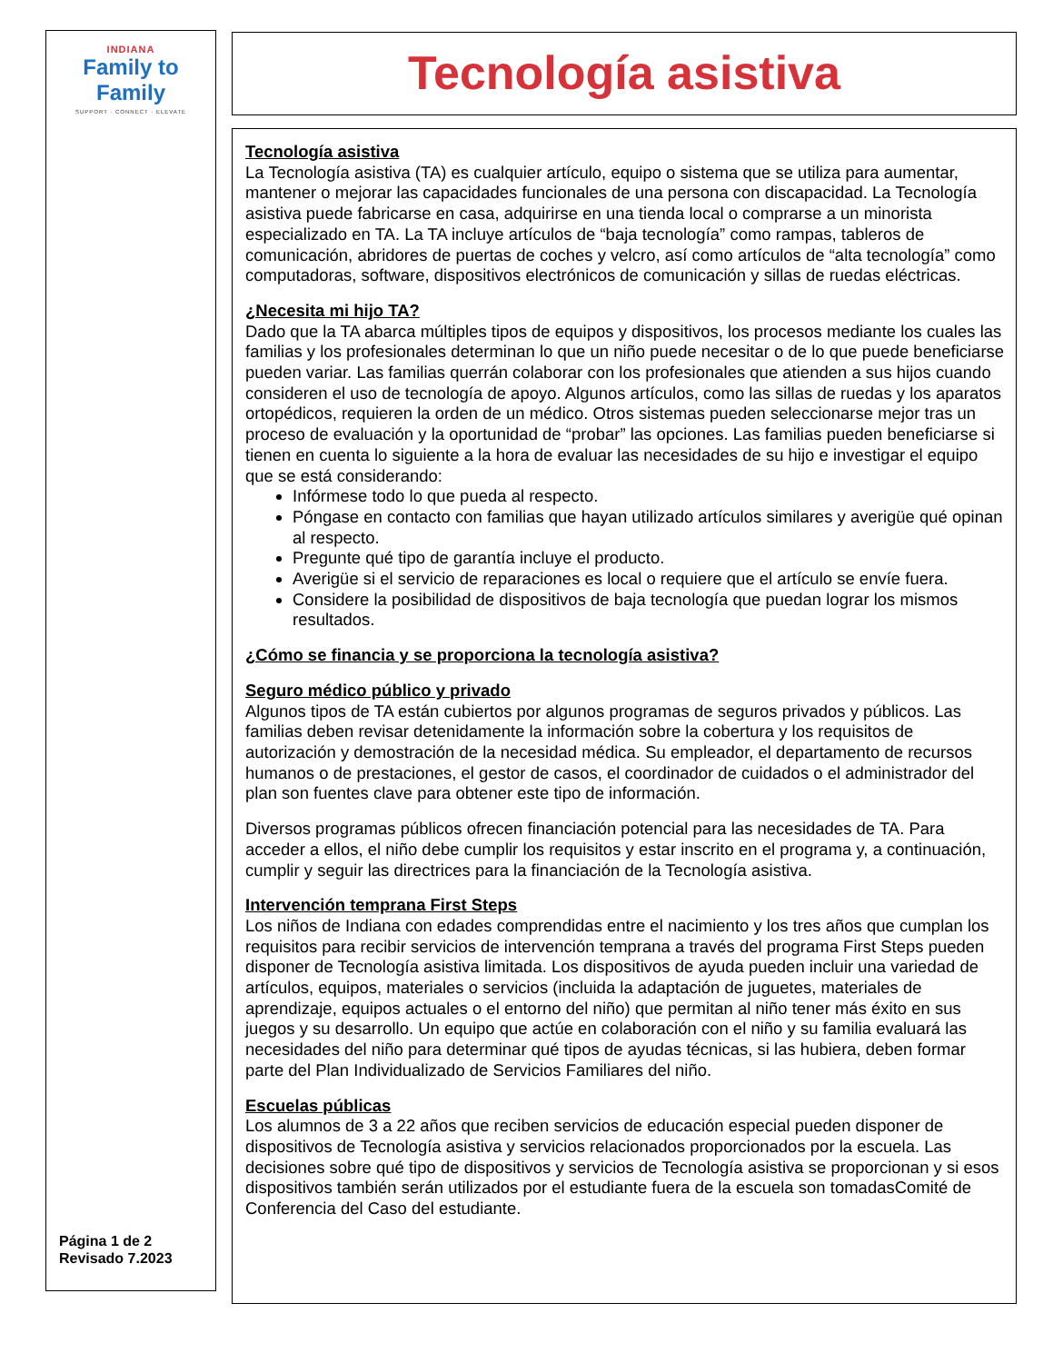INDIANA
Family to Family
SUPPORT · CONNECT · ELEVATE
Página 1 de 2
Revisado 7.2023
Tecnología asistiva
Tecnología asistiva
La Tecnología asistiva (TA) es cualquier artículo, equipo o sistema que se utiliza para aumentar, mantener o mejorar las capacidades funcionales de una persona con discapacidad. La Tecnología asistiva puede fabricarse en casa, adquirirse en una tienda local o comprarse a un minorista especializado en TA. La TA incluye artículos de “baja tecnología” como rampas, tableros de comunicación, abridores de puertas de coches y velcro, así como artículos de “alta tecnología” como computadoras, software, dispositivos electrónicos de comunicación y sillas de ruedas eléctricas.
¿Necesita mi hijo TA?
Dado que la TA abarca múltiples tipos de equipos y dispositivos, los procesos mediante los cuales las familias y los profesionales determinan lo que un niño puede necesitar o de lo que puede beneficiarse pueden variar. Las familias querrán colaborar con los profesionales que atienden a sus hijos cuando consideren el uso de tecnología de apoyo. Algunos artículos, como las sillas de ruedas y los aparatos ortopédicos, requieren la orden de un médico. Otros sistemas pueden seleccionarse mejor tras un proceso de evaluación y la oportunidad de “probar” las opciones. Las familias pueden beneficiarse si tienen en cuenta lo siguiente a la hora de evaluar las necesidades de su hijo e investigar el equipo que se está considerando:
Infórmese todo lo que pueda al respecto.
Póngase en contacto con familias que hayan utilizado artículos similares y averigüe qué opinan al respecto.
Pregunte qué tipo de garantía incluye el producto.
Averigüe si el servicio de reparaciones es local o requiere que el artículo se envíe fuera.
Considere la posibilidad de dispositivos de baja tecnología que puedan lograr los mismos resultados.
¿Cómo se financia y se proporciona la tecnología asistiva?
Seguro médico público y privado
Algunos tipos de TA están cubiertos por algunos programas de seguros privados y públicos. Las familias deben revisar detenidamente la información sobre la cobertura y los requisitos de autorización y demostración de la necesidad médica. Su empleador, el departamento de recursos humanos o de prestaciones, el gestor de casos, el coordinador de cuidados o el administrador del plan son fuentes clave para obtener este tipo de información.
Diversos programas públicos ofrecen financiación potencial para las necesidades de TA. Para acceder a ellos, el niño debe cumplir los requisitos y estar inscrito en el programa y, a continuación, cumplir y seguir las directrices para la financiación de la Tecnología asistiva.
Intervención temprana First Steps
Los niños de Indiana con edades comprendidas entre el nacimiento y los tres años que cumplan los requisitos para recibir servicios de intervención temprana a través del programa First Steps pueden disponer de Tecnología asistiva limitada. Los dispositivos de ayuda pueden incluir una variedad de artículos, equipos, materiales o servicios (incluida la adaptación de juguetes, materiales de aprendizaje, equipos actuales o el entorno del niño) que permitan al niño tener más éxito en sus juegos y su desarrollo. Un equipo que actúe en colaboración con el niño y su familia evaluará las necesidades del niño para determinar qué tipos de ayudas técnicas, si las hubiera, deben formar parte del Plan Individualizado de Servicios Familiares del niño.
Escuelas públicas
Los alumnos de 3 a 22 años que reciben servicios de educación especial pueden disponer de dispositivos de Tecnología asistiva y servicios relacionados proporcionados por la escuela. Las decisiones sobre qué tipo de dispositivos y servicios de Tecnología asistiva se proporcionan y si esos dispositivos también serán utilizados por el estudiante fuera de la escuela son tomadasComité de Conferencia del Caso del estudiante.